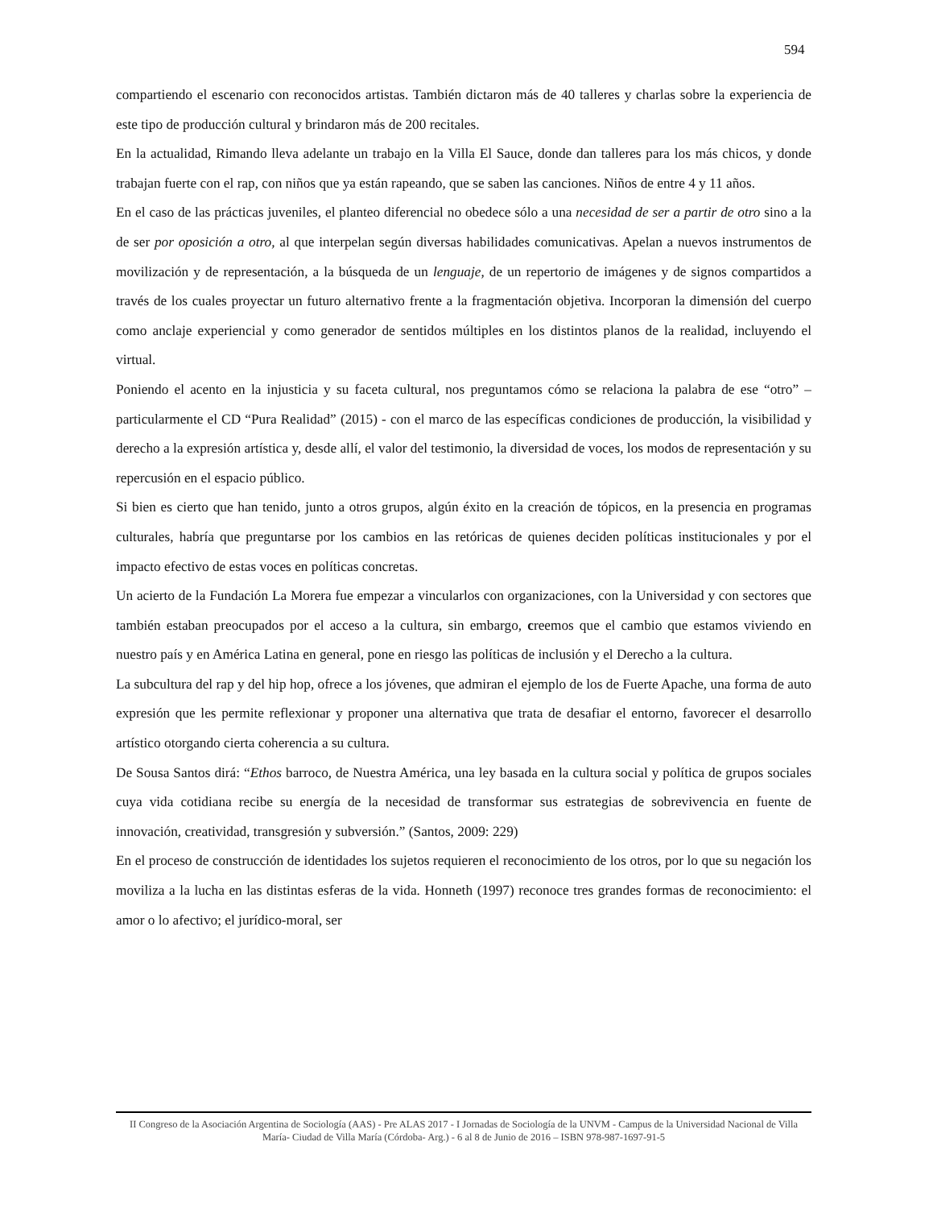594
compartiendo el escenario con reconocidos artistas. También dictaron más de 40 talleres y charlas sobre la experiencia de este tipo de producción cultural y brindaron más de 200 recitales.
En la actualidad, Rimando lleva adelante un trabajo en la Villa El Sauce, donde dan talleres para los más chicos, y donde trabajan fuerte con el rap, con niños que ya están rapeando, que se saben las canciones. Niños de entre 4 y 11 años.
En el caso de las prácticas juveniles, el planteo diferencial no obedece sólo a una necesidad de ser a partir de otro sino a la de ser por oposición a otro, al que interpelan según diversas habilidades comunicativas. Apelan a nuevos instrumentos de movilización y de representación, a la búsqueda de un lenguaje, de un repertorio de imágenes y de signos compartidos a través de los cuales proyectar un futuro alternativo frente a la fragmentación objetiva. Incorporan la dimensión del cuerpo como anclaje experiencial y como generador de sentidos múltiples en los distintos planos de la realidad, incluyendo el virtual.
Poniendo el acento en la injusticia y su faceta cultural, nos preguntamos cómo se relaciona la palabra de ese “otro” –particularmente el CD “Pura Realidad” (2015) - con el marco de las específicas condiciones de producción, la visibilidad y derecho a la expresión artística y, desde allí, el valor del testimonio, la diversidad de voces, los modos de representación y su repercusión en el espacio público.
Si bien es cierto que han tenido, junto a otros grupos, algún éxito en la creación de tópicos, en la presencia en programas culturales, habría que preguntarse por los cambios en las retóricas de quienes deciden políticas institucionales y por el impacto efectivo de estas voces en políticas concretas.
Un acierto de la Fundación La Morera fue empezar a vincularlos con organizaciones, con la Universidad y con sectores que también estaban preocupados por el acceso a la cultura, sin embargo, creemos que el cambio que estamos viviendo en nuestro país y en América Latina en general, pone en riesgo las políticas de inclusión y el Derecho a la cultura.
La subcultura del rap y del hip hop, ofrece a los jóvenes, que admiran el ejemplo de los de Fuerte Apache, una forma de auto expresión que les permite reflexionar y proponer una alternativa que trata de desafiar el entorno, favorecer el desarrollo artístico otorgando cierta coherencia a su cultura.
De Sousa Santos dirá: “Ethos barroco, de Nuestra América, una ley basada en la cultura social y política de grupos sociales cuya vida cotidiana recibe su energía de la necesidad de transformar sus estrategias de sobrevivencia en fuente de innovación, creatividad, transgresión y subversión.” (Santos, 2009: 229)
En el proceso de construcción de identidades los sujetos requieren el reconocimiento de los otros, por lo que su negación los moviliza a la lucha en las distintas esferas de la vida. Honneth (1997) reconoce tres grandes formas de reconocimiento: el amor o lo afectivo; el jurídico-moral, ser
II Congreso de la Asociación Argentina de Sociología (AAS) - Pre ALAS 2017 - I Jornadas de Sociología de la UNVM - Campus de la Universidad Nacional de Villa María- Ciudad de Villa María (Córdoba- Arg.) - 6 al 8 de Junio de 2016 – ISBN 978-987-1697-91-5